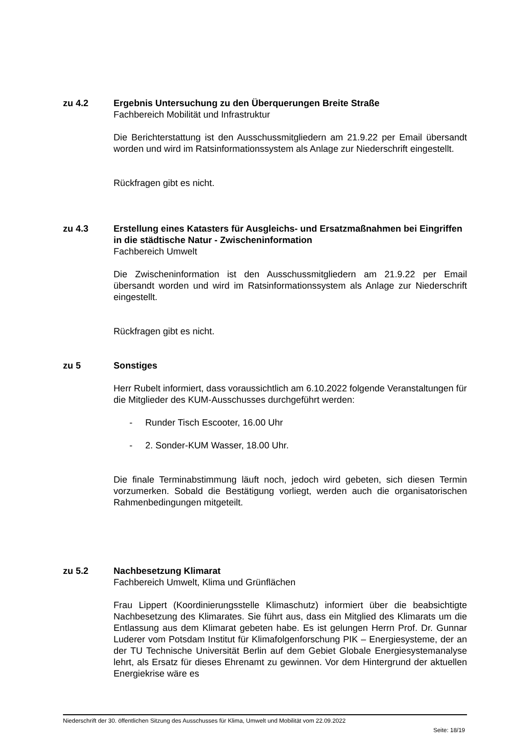zu 4.2 Ergebnis Untersuchung zu den Überquerungen Breite Straße
Fachbereich Mobilität und Infrastruktur
Die Berichterstattung ist den Ausschussmitgliedern am 21.9.22 per Email übersandt worden und wird im Ratsinformationssystem als Anlage zur Niederschrift eingestellt.
Rückfragen gibt es nicht.
zu 4.3 Erstellung eines Katasters für Ausgleichs- und Ersatzmaßnahmen bei Eingriffen in die städtische Natur - Zwischeninformation
Fachbereich Umwelt
Die Zwischeninformation ist den Ausschussmitgliedern am 21.9.22 per Email übersandt worden und wird im Ratsinformationssystem als Anlage zur Niederschrift eingestellt.
Rückfragen gibt es nicht.
zu 5 Sonstiges
Herr Rubelt informiert, dass voraussichtlich am 6.10.2022 folgende Veranstaltungen für die Mitglieder des KUM-Ausschusses durchgeführt werden:
- Runder Tisch Escooter, 16.00 Uhr
- 2. Sonder-KUM Wasser, 18.00 Uhr.
Die finale Terminabstimmung läuft noch, jedoch wird gebeten, sich diesen Termin vorzumerken. Sobald die Bestätigung vorliegt, werden auch die organisatorischen Rahmenbedingungen mitgeteilt.
zu 5.2 Nachbesetzung Klimarat
Fachbereich Umwelt, Klima und Grünflächen
Frau Lippert (Koordinierungsstelle Klimaschutz) informiert über die beabsichtigte Nachbesetzung des Klimarates. Sie führt aus, dass ein Mitglied des Klimarats um die Entlassung aus dem Klimarat gebeten habe. Es ist gelungen Herrn Prof. Dr. Gunnar Luderer vom Potsdam Institut für Klimafolgenforschung PIK – Energiesysteme, der an der TU Technische Universität Berlin auf dem Gebiet Globale Energiesystemanalyse lehrt, als Ersatz für dieses Ehrenamt zu gewinnen. Vor dem Hintergrund der aktuellen Energiekrise wäre es
Niederschrift der 30. öffentlichen Sitzung des Ausschusses für Klima, Umwelt und Mobilität vom 22.09.2022
Seite: 18/19